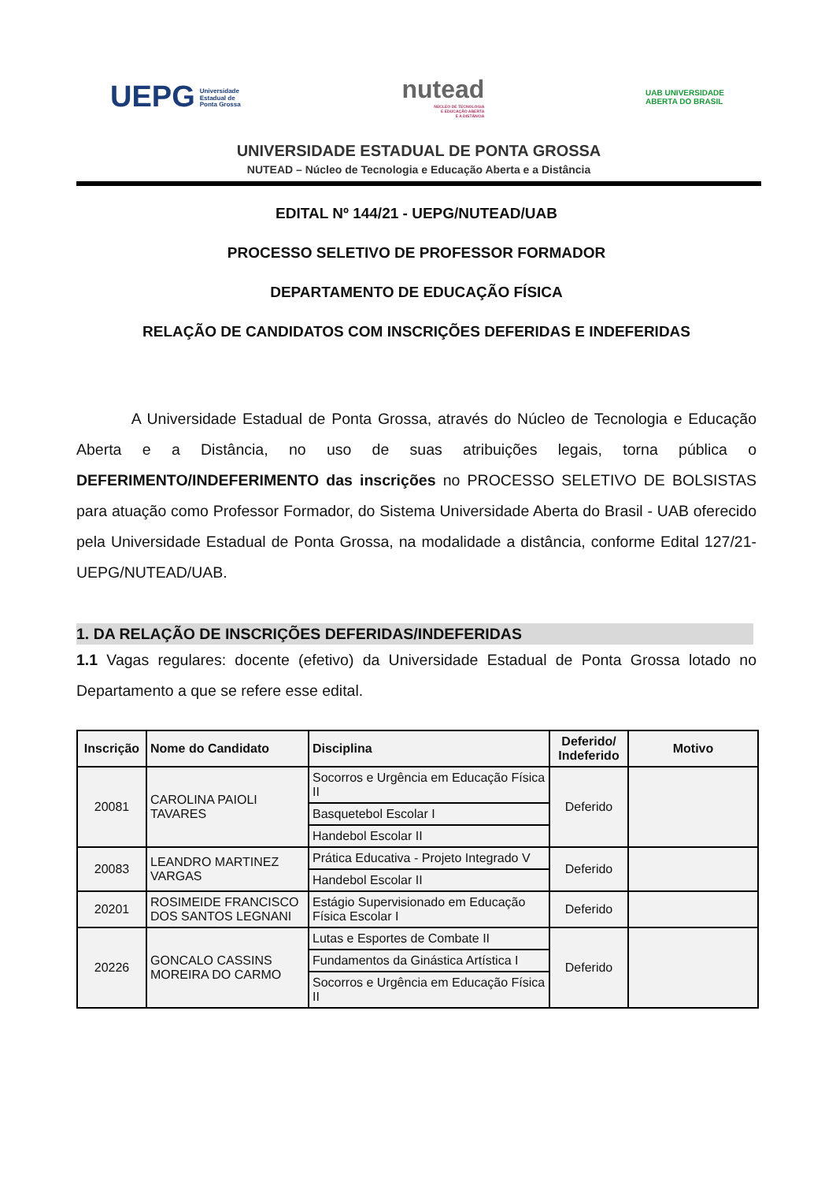UEPG Universidade
Estadual de
Ponta Grossa
nutead
NÚCLEO DE TECNOLOGIA
E EDUCAÇÃO ABERTA
E A DISTÂNCIA
UAB UNIVERSIDADE
ABERTA DO BRASIL
UNIVERSIDADE ESTADUAL DE PONTA GROSSA
NUTEAD – Núcleo de Tecnologia e Educação Aberta e a Distância
EDITAL Nº 144/21 - UEPG/NUTEAD/UAB
PROCESSO SELETIVO DE PROFESSOR FORMADOR
DEPARTAMENTO DE EDUCAÇÃO FÍSICA
RELAÇÃO DE CANDIDATOS COM INSCRIÇÕES DEFERIDAS E INDEFERIDAS
A Universidade Estadual de Ponta Grossa, através do Núcleo de Tecnologia e Educação Aberta e a Distância, no uso de suas atribuições legais, torna pública o DEFERIMENTO/INDEFERIMENTO das inscrições no PROCESSO SELETIVO DE BOLSISTAS para atuação como Professor Formador, do Sistema Universidade Aberta do Brasil - UAB oferecido pela Universidade Estadual de Ponta Grossa, na modalidade a distância, conforme Edital 127/21- UEPG/NUTEAD/UAB.
1. DA RELAÇÃO DE INSCRIÇÕES DEFERIDAS/INDEFERIDAS
1.1 Vagas regulares: docente (efetivo) da Universidade Estadual de Ponta Grossa lotado no Departamento a que se refere esse edital.
| Inscrição | Nome do Candidato | Disciplina | Deferido/ Indeferido | Motivo |
| --- | --- | --- | --- | --- |
| 20081 | CAROLINA PAIOLI TAVARES | Socorros e Urgência em Educação Física II | Deferido | |
| | | Basquetebol Escolar I | | |
| | | Handebol Escolar II | | |
| 20083 | LEANDRO MARTINEZ VARGAS | Prática Educativa - Projeto Integrado V | Deferido | |
| | | Handebol Escolar II | | |
| 20201 | ROSIMEIDE FRANCISCO DOS SANTOS LEGNANI | Estágio Supervisionado em Educação Física Escolar I | Deferido | |
| 20226 | GONCALO CASSINS MOREIRA DO CARMO | Lutas e Esportes de Combate II | Deferido | |
| | | Fundamentos da Ginástica Artística I | | |
| | | Socorros e Urgência em Educação Física II | | |